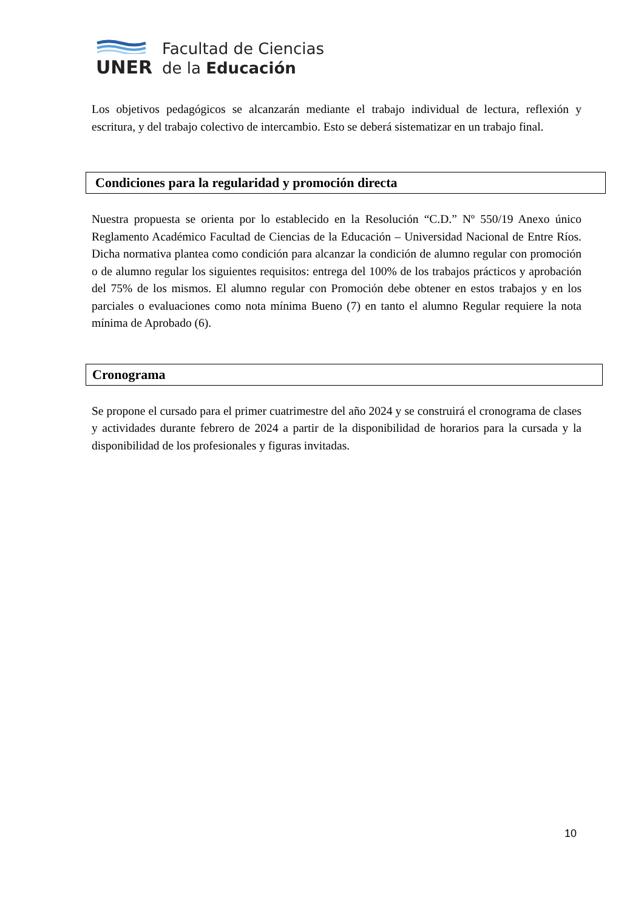UNER
Facultad de Ciencias
de la Educación
Los objetivos pedagógicos se alcanzarán mediante el trabajo individual de lectura, reflexión y escritura, y del trabajo colectivo de intercambio. Esto se deberá sistematizar en un trabajo final.
Condiciones para la regularidad y promoción directa
Nuestra propuesta se orienta por lo establecido en la Resolución “C.D.” Nº 550/19 Anexo único Reglamento Académico Facultad de Ciencias de la Educación – Universidad Nacional de Entre Ríos. Dicha normativa plantea como condición para alcanzar la condición de alumno regular con promoción o de alumno regular los siguientes requisitos: entrega del 100% de los trabajos prácticos y aprobación del 75% de los mismos. El alumno regular con Promoción debe obtener en estos trabajos y en los parciales o evaluaciones como nota mínima Bueno (7) en tanto el alumno Regular requiere la nota mínima de Aprobado (6).
Cronograma
Se propone el cursado para el primer cuatrimestre del año 2024 y se construirá el cronograma de clases y actividades durante febrero de 2024 a partir de la disponibilidad de horarios para la cursada y la disponibilidad de los profesionales y figuras invitadas.
10